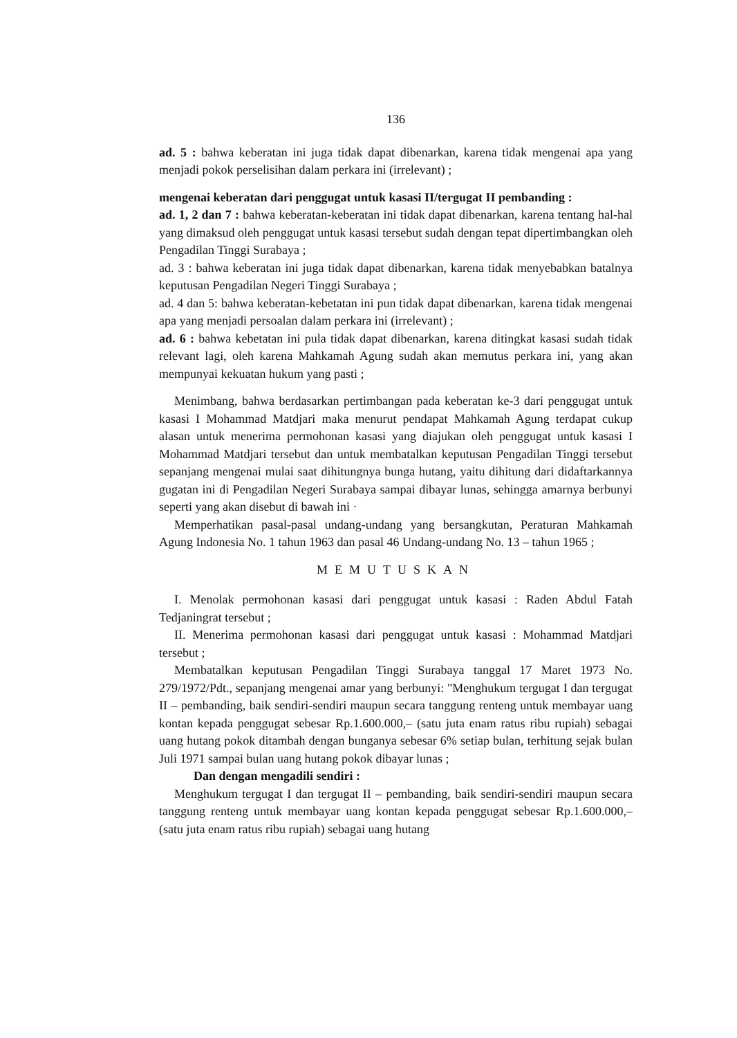136
ad. 5 : bahwa keberatan ini juga tidak dapat dibenarkan, karena tidak mengenai apa yang menjadi pokok perselisihan dalam perkara ini (irrelevant) ;
mengenai keberatan dari penggugat untuk kasasi II/tergugat II pembanding :
ad. 1, 2 dan 7 : bahwa keberatan-keberatan ini tidak dapat dibenarkan, karena tentang hal-hal yang dimaksud oleh penggugat untuk kasasi tersebut sudah dengan tepat dipertimbangkan oleh Pengadilan Tinggi Surabaya ;
ad. 3 : bahwa keberatan ini juga tidak dapat dibenarkan, karena tidak menyebabkan batalnya keputusan Pengadilan Negeri Tinggi Surabaya ;
ad. 4 dan 5: bahwa keberatan-kebetatan ini pun tidak dapat dibenarkan, karena tidak mengenai apa yang menjadi persoalan dalam perkara ini (irrelevant) ;
ad. 6 : bahwa kebetatan ini pula tidak dapat dibenarkan, karena ditingkat kasasi sudah tidak relevant lagi, oleh karena Mahkamah Agung sudah akan memutus perkara ini, yang akan mempunyai kekuatan hukum yang pasti ;
Menimbang, bahwa berdasarkan pertimbangan pada keberatan ke-3 dari penggugat untuk kasasi I Mohammad Matdjari maka menurut pendapat Mahkamah Agung terdapat cukup alasan untuk menerima permohonan kasasi yang diajukan oleh penggugat untuk kasasi I Mohammad Matdjari tersebut dan untuk membatalkan keputusan Pengadilan Tinggi tersebut sepanjang mengenai mulai saat dihitungnya bunga hutang, yaitu dihitung dari didaftarkannya gugatan ini di Pengadilan Negeri Surabaya sampai dibayar lunas, sehingga amarnya berbunyi seperti yang akan disebut di bawah ini ·
Memperhatikan pasal-pasal undang-undang yang bersangkutan, Peraturan Mahkamah Agung Indonesia No. 1 tahun 1963 dan pasal 46 Undang-undang No. 13 – tahun 1965 ;
MEMUTUSKAN
I. Menolak permohonan kasasi dari penggugat untuk kasasi : Raden Abdul Fatah Tedjaningrat tersebut ;
II. Menerima permohonan kasasi dari penggugat untuk kasasi : Mohammad Matdjari tersebut ;
Membatalkan keputusan Pengadilan Tinggi Surabaya tanggal 17 Maret 1973 No. 279/1972/Pdt., sepanjang mengenai amar yang berbunyi: "Menghukum tergugat I dan tergugat II – pembanding, baik sendiri-sendiri maupun secara tanggung renteng untuk membayar uang kontan kepada penggugat sebesar Rp.1.600.000,– (satu juta enam ratus ribu rupiah) sebagai uang hutang pokok ditambah dengan bunganya sebesar 6% setiap bulan, terhitung sejak bulan Juli 1971 sampai bulan uang hutang pokok dibayar lunas ;
Dan dengan mengadili sendiri :
Menghukum tergugat I dan tergugat II – pembanding, baik sendiri-sendiri maupun secara tanggung renteng untuk membayar uang kontan kepada penggugat sebesar Rp.1.600.000,– (satu juta enam ratus ribu rupiah) sebagai uang hutang